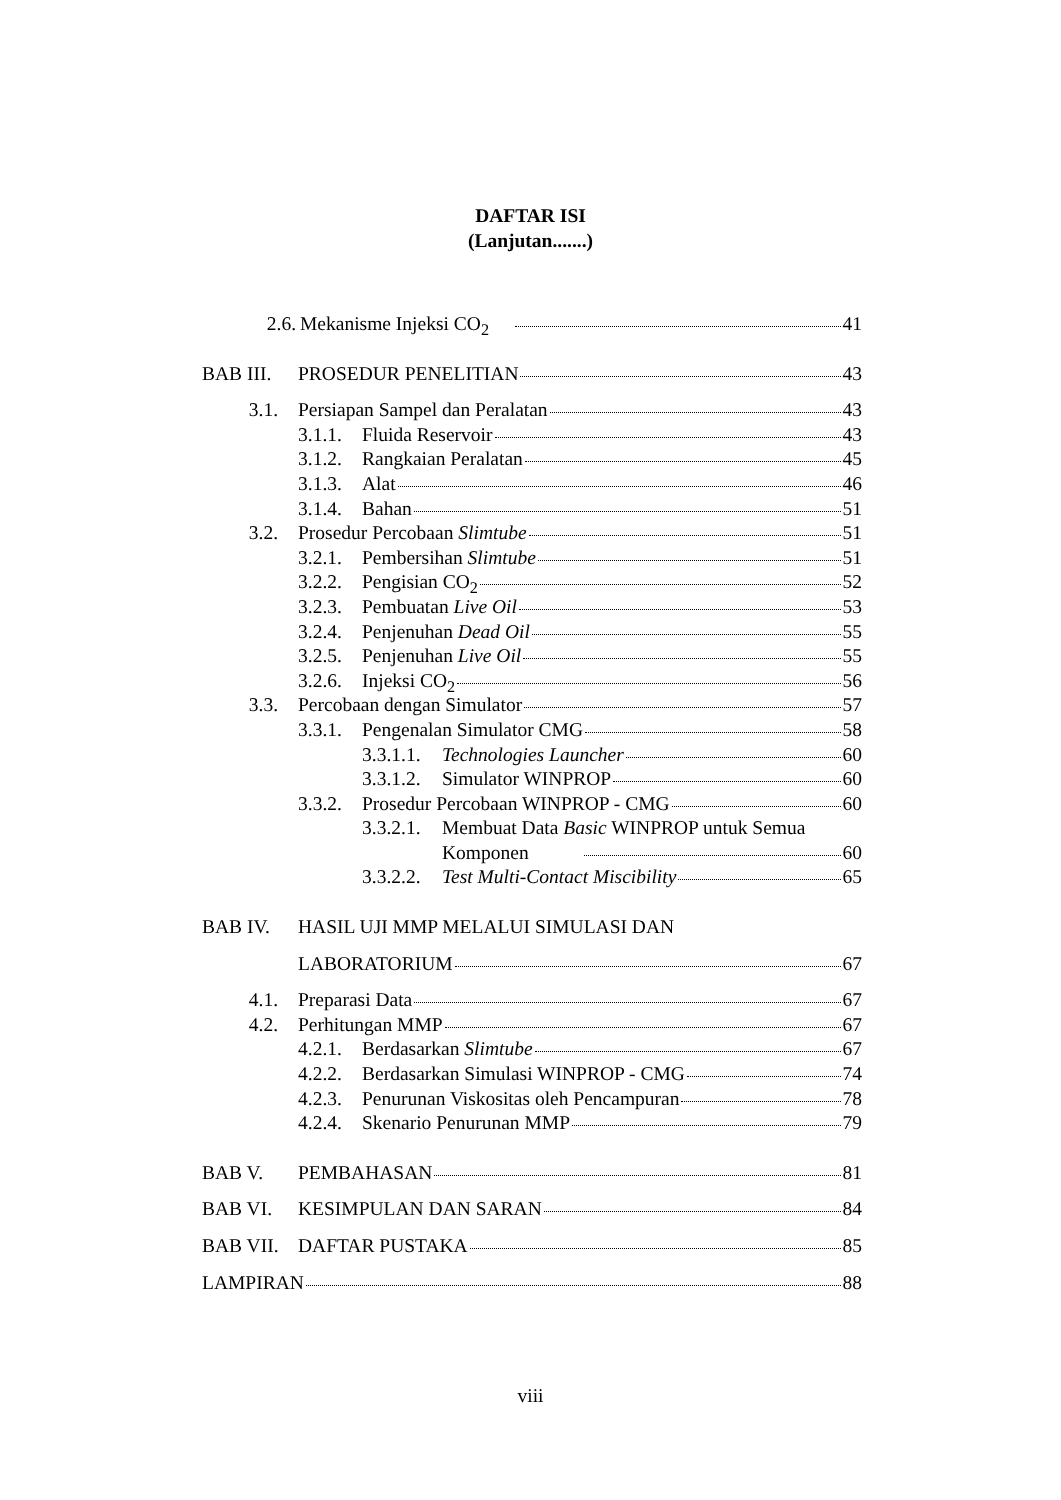DAFTAR ISI
(Lanjutan.......)
2.6. Mekanisme Injeksi CO<sub>2</sub> 41
BAB III. PROSEDUR PENELITIAN 43
3.1. Persiapan Sampel dan Peralatan 43
3.1.1. Fluida Reservoir 43
3.1.2. Rangkaian Peralatan 45
3.1.3. Alat 46
3.1.4. Bahan 51
3.2. Prosedur Percobaan Slimtube 51
3.2.1. Pembersihan Slimtube 51
3.2.2. Pengisian CO<sub>2</sub> 52
3.2.3. Pembuatan Live Oil 53
3.2.4. Penjenuhan Dead Oil 55
3.2.5. Penjenuhan Live Oil 55
3.2.6. Injeksi CO<sub>2</sub> 56
3.3. Percobaan dengan Simulator 57
3.3.1. Pengenalan Simulator CMG 58
3.3.1.1. Technologies Launcher 60
3.3.1.2. Simulator WINPROP 60
3.3.2. Prosedur Percobaan WINPROP - CMG 60
3.3.2.1. Membuat Data Basic WINPROP untuk Semua
Komponen 60
3.3.2.2. Test Multi-Contact Miscibility 65
BAB IV. HASIL UJI MMP MELALUI SIMULASI DAN
LABORATORIUM 67
4.1. Preparasi Data 67
4.2. Perhitungan MMP 67
4.2.1. Berdasarkan Slimtube 67
4.2.2. Berdasarkan Simulasi WINPROP - CMG 74
4.2.3. Penurunan Viskositas oleh Pencampuran 78
4.2.4. Skenario Penurunan MMP 79
BAB V. PEMBAHASAN 81
BAB VI. KESIMPULAN DAN SARAN 84
BAB VII. DAFTAR PUSTAKA 85
LAMPIRAN 88
viii